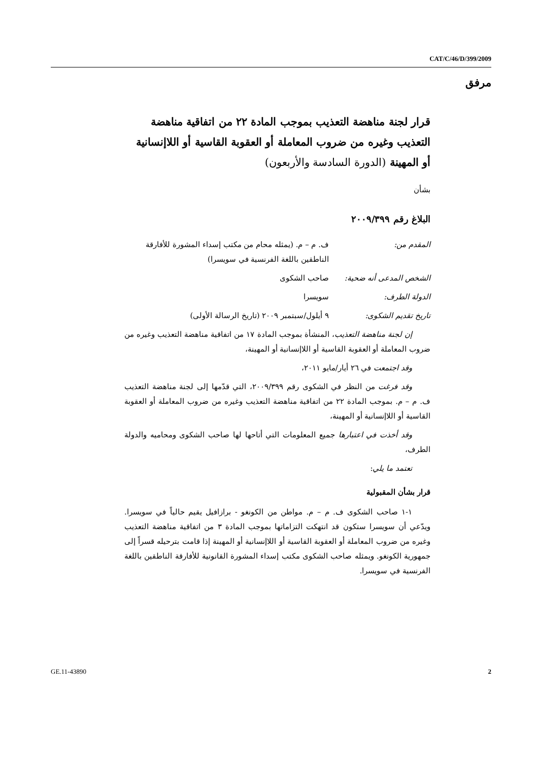CAT/C/46/D/399/2009
مرفق
قرار لجنة مناهضة التعذيب بموجب المادة ٢٢ من اتفاقية مناهضة التعذيب وغيره من ضروب المعاملة أو العقوبة القاسية أو اللاإنسانية أو المهينة (الدورة السادسة والأربعون)
بشأن
البلاغ رقم ٢٠٠٩/٣٩٩
المقدم من: ف. م – م. (يمثله محام من مكتب إسداء المشورة للأفارقة الناطقين باللغة الفرنسية في سويسرا)
الشخص المدعى أنه ضحية: صاحب الشكوى
الدولة الطرف: سويسرا
تاريخ تقديم الشكوى: ٩ أيلول/سبتمبر ٢٠٠٩ (تاريخ الرسالة الأولى)
إن لجنة مناهضة التعذيب، المنشأة بموجب المادة ١٧ من اتفاقية مناهضة التعذيب وغيره من ضروب المعاملة أو العقوبة القاسية أو اللاإنسانية أو المهينة،
وقد اجتمعت في ٢٦ أيار/مايو ٢٠١١،
وقد فرغت من النظر في الشكوى رقم ٢٠٠٩/٣٩٩، التي قدّمها إلى لجنة مناهضة التعذيب ف. م – م. بموجب المادة ٢٢ من اتفاقية مناهضة التعذيب وغيره من ضروب المعاملة أو العقوبة القاسية أو اللاإنسانية أو المهينة،
وقد أخذت في اعتبارها جميع المعلومات التي أتاحها لها صاحب الشكوى ومحاميه والدولة الطرف،
تعتمد ما يلي:
قرار بشأن المقبولية
١-١ صاحب الشكوى ف. م – م. مواطن من الكونغو - برازافيل يقيم حالياً في سويسرا. ويدّعي أن سويسرا ستكون قد انتهكت التزاماتها بموجب المادة ٣ من اتفاقية مناهضة التعذيب وغيره من ضروب المعاملة أو العقوبة القاسية أو اللاإنسانية أو المهينة إذا قامت بترحيله قسراً إلى جمهورية الكونغو. ويمثله صاحب الشكوى مكتب إسداء المشورة القانونية للأفارقة الناطقين باللغة الفرنسية في سويسرا.
GE.11-43890 2